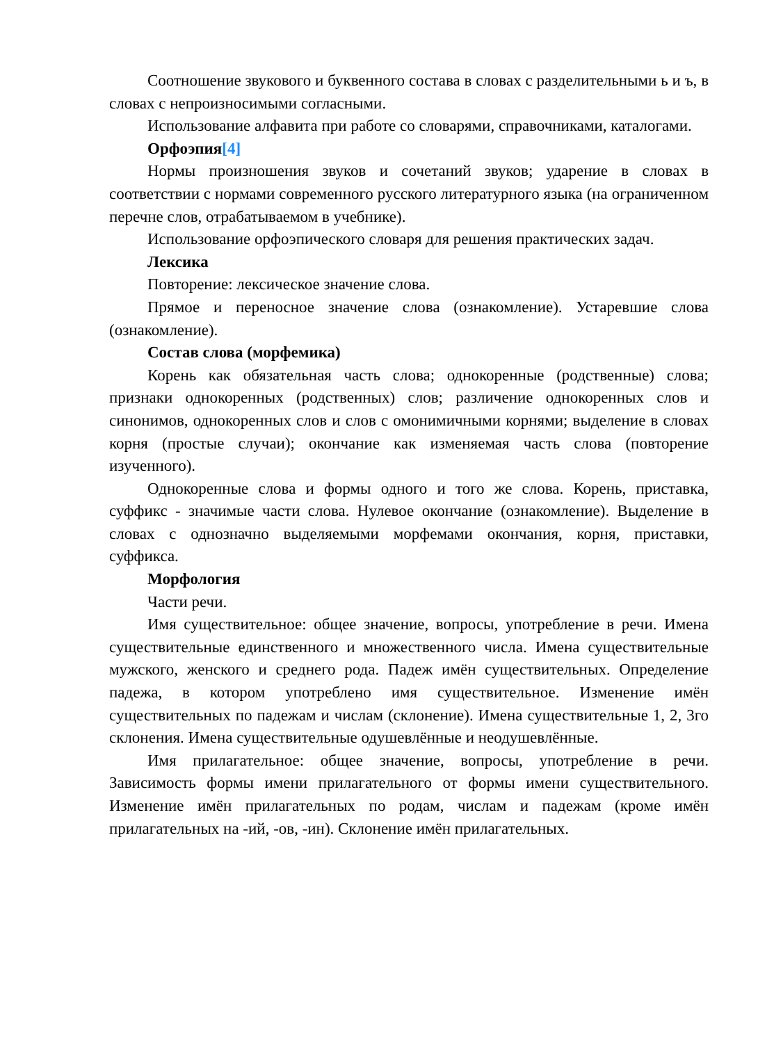Соотношение звукового и буквенного состава в словах с разделительными ь и ъ, в словах с непроизносимыми согласными.
Использование алфавита при работе со словарями, справочниками, каталогами.
Орфоэпия[4]
Нормы произношения звуков и сочетаний звуков; ударение в словах в соответствии с нормами современного русского литературного языка (на ограниченном перечне слов, отрабатываемом в учебнике).
Использование орфоэпического словаря для решения практических задач.
Лексика
Повторение: лексическое значение слова.
Прямое и переносное значение слова (ознакомление). Устаревшие слова (ознакомление).
Состав слова (морфемика)
Корень как обязательная часть слова; однокоренные (родственные) слова; признаки однокоренных (родственных) слов; различение однокоренных слов и синонимов, однокоренных слов и слов с омонимичными корнями; выделение в словах корня (простые случаи); окончание как изменяемая часть слова (повторение изученного).
Однокоренные слова и формы одного и того же слова. Корень, приставка, суффикс - значимые части слова. Нулевое окончание (ознакомление). Выделение в словах с однозначно выделяемыми морфемами окончания, корня, приставки, суффикса.
Морфология
Части речи.
Имя существительное: общее значение, вопросы, употребление в речи. Имена существительные единственного и множественного числа. Имена существительные мужского, женского и среднего рода. Падеж имён существительных. Определение падежа, в котором употреблено имя существительное. Изменение имён существительных по падежам и числам (склонение). Имена существительные 1, 2, 3го склонения. Имена существительные одушевлённые и неодушевлённые.
Имя прилагательное: общее значение, вопросы, употребление в речи. Зависимость формы имени прилагательного от формы имени существительного. Изменение имён прилагательных по родам, числам и падежам (кроме имён прилагательных на -ий, -ов, -ин). Склонение имён прилагательных.